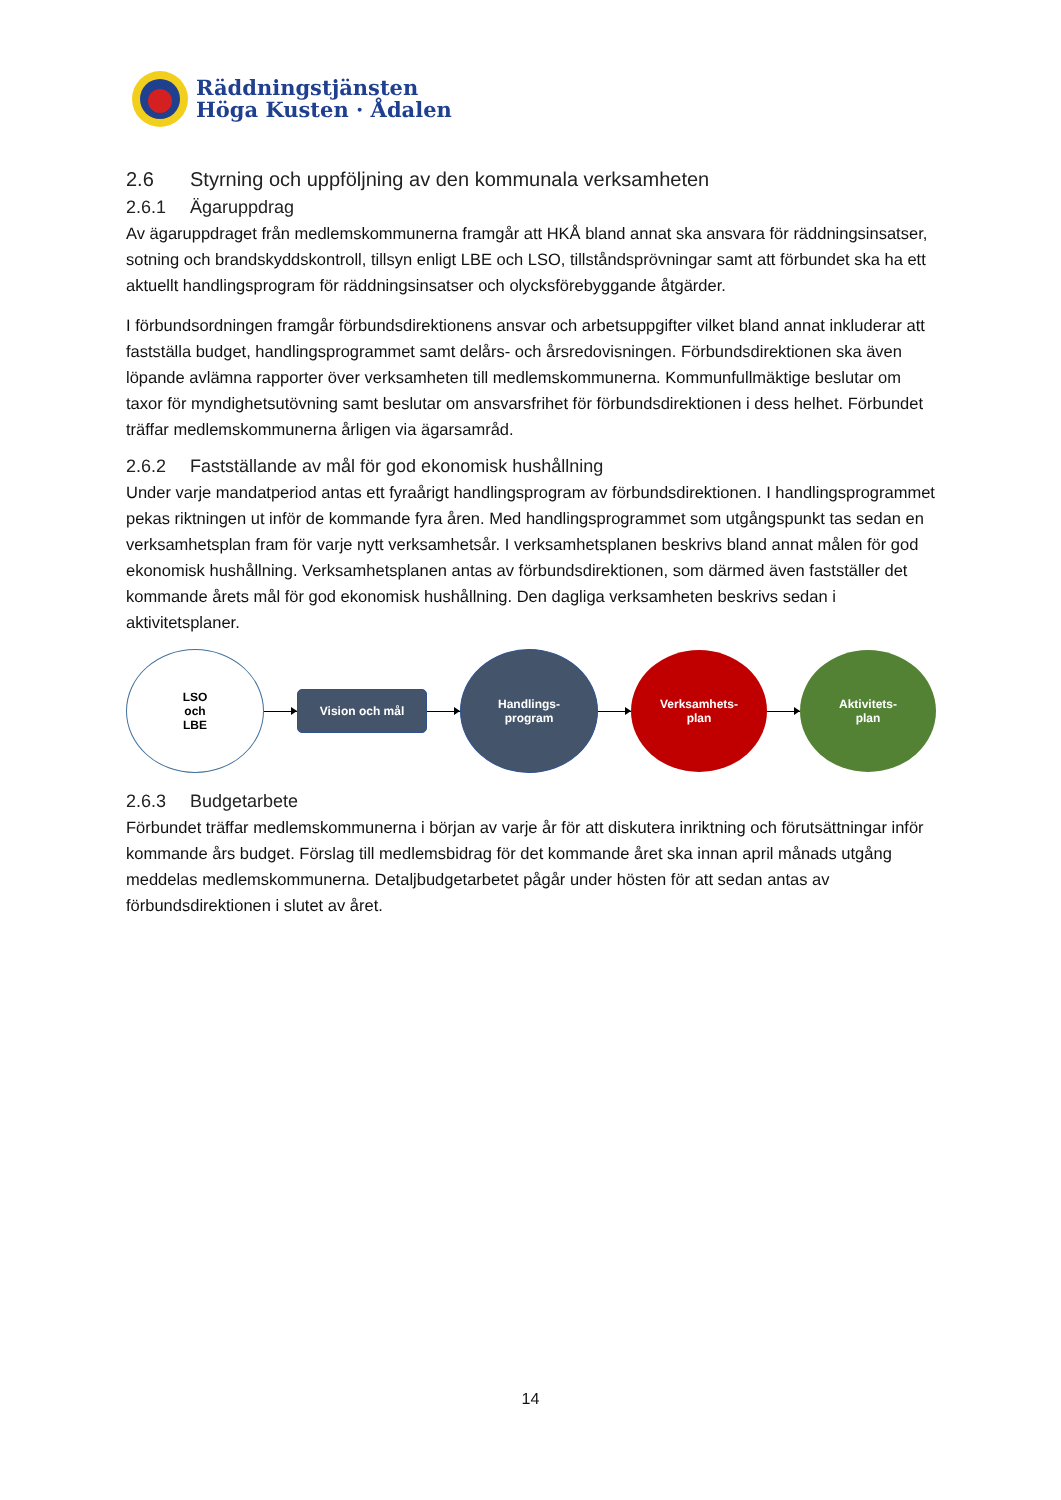Räddningstjänsten
Höga Kusten · Ådalen
2.6 Styrning och uppföljning av den kommunala verksamheten
2.6.1 Ägaruppdrag
Av ägaruppdraget från medlemskommunerna framgår att HKÅ bland annat ska ansvara för räddningsinsatser, sotning och brandskyddskontroll, tillsyn enligt LBE och LSO, tillståndsprövningar samt att förbundet ska ha ett aktuellt handlingsprogram för räddningsinsatser och olycksförebyggande åtgärder.
I förbundsordningen framgår förbundsdirektionens ansvar och arbetsuppgifter vilket bland annat inkluderar att fastställa budget, handlingsprogrammet samt delårs- och årsredovisningen. Förbundsdirektionen ska även löpande avlämna rapporter över verksamheten till medlemskommunerna. Kommunfullmäktige beslutar om taxor för myndighetsutövning samt beslutar om ansvarsfrihet för förbundsdirektionen i dess helhet. Förbundet träffar medlemskommunerna årligen via ägarsamråd.
2.6.2 Fastställande av mål för god ekonomisk hushållning
Under varje mandatperiod antas ett fyraårigt handlingsprogram av förbundsdirektionen. I handlingsprogrammet pekas riktningen ut inför de kommande fyra åren. Med handlingsprogrammet som utgångspunkt tas sedan en verksamhetsplan fram för varje nytt verksamhetsår. I verksamhetsplanen beskrivs bland annat målen för god ekonomisk hushållning. Verksamhetsplanen antas av förbundsdirektionen, som därmed även fastställer det kommande årets mål för god ekonomisk hushållning. Den dagliga verksamheten beskrivs sedan i aktivitetsplaner.
LSO
och
LBE
Vision och mål
Handlings-
program
Verksamhets-
plan
Aktivitets-
plan
2.6.3 Budgetarbete
Förbundet träffar medlemskommunerna i början av varje år för att diskutera inriktning och förutsättningar inför kommande års budget. Förslag till medlemsbidrag för det kommande året ska innan april månads utgång meddelas medlemskommunerna. Detaljbudgetarbetet pågår under hösten för att sedan antas av förbundsdirektionen i slutet av året.
14